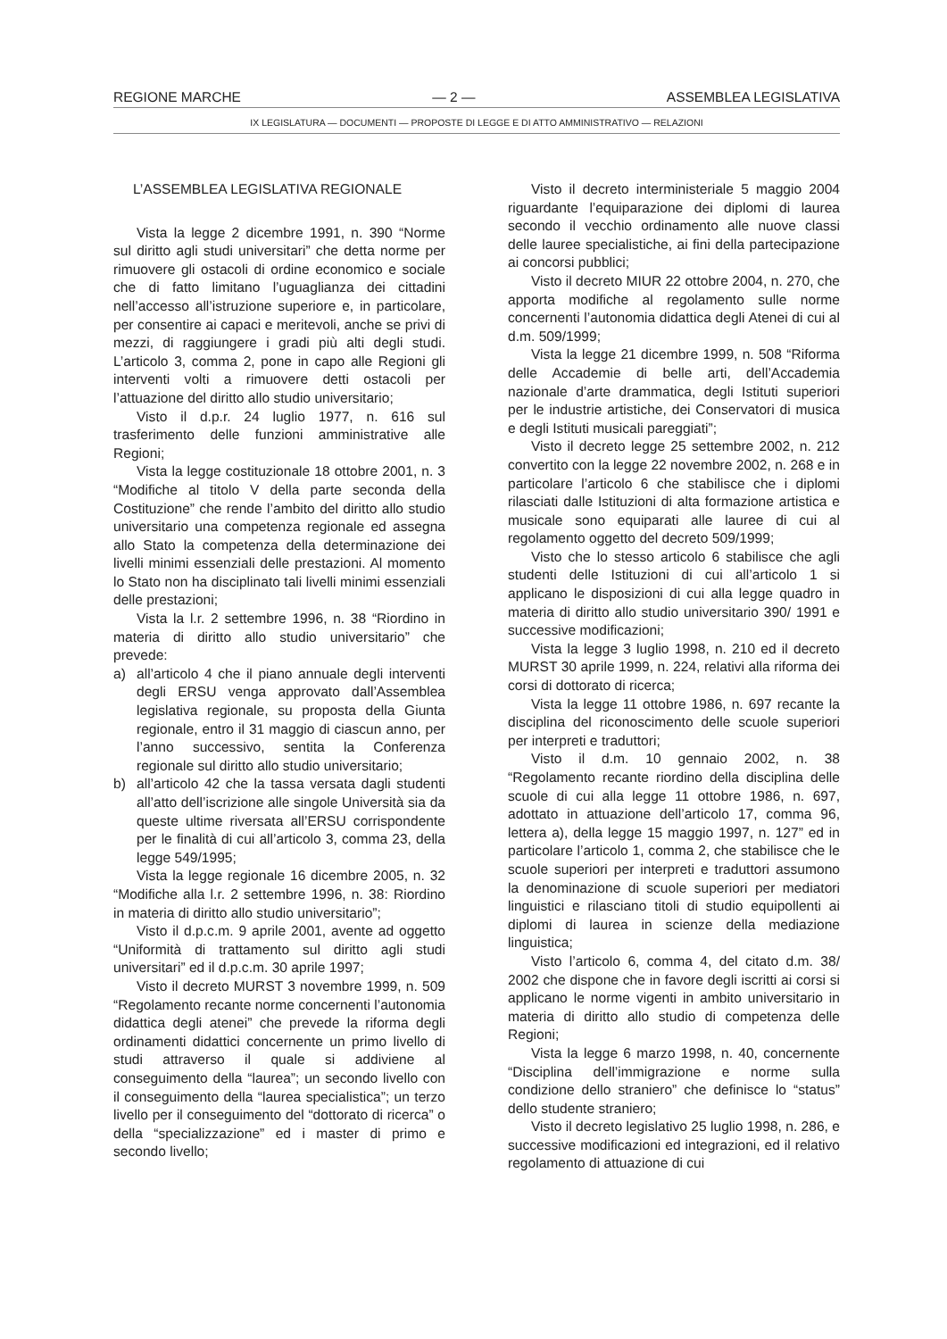REGIONE MARCHE — 2 — ASSEMBLEA LEGISLATIVA
IX LEGISLATURA — DOCUMENTI — PROPOSTE DI LEGGE E DI ATTO AMMINISTRATIVO — RELAZIONI
L’ASSEMBLEA LEGISLATIVA REGIONALE
Vista la legge 2 dicembre 1991, n. 390 “Norme sul diritto agli studi universitari” che detta norme per rimuovere gli ostacoli di ordine economico e sociale che di fatto limitano l’uguaglianza dei cittadini nell’accesso all’istruzione superiore e, in particolare, per consentire ai capaci e meritevoli, anche se privi di mezzi, di raggiungere i gradi più alti degli studi. L’articolo 3, comma 2, pone in capo alle Regioni gli interventi volti a rimuovere detti ostacoli per l’attuazione del diritto allo studio universitario;
Visto il d.p.r. 24 luglio 1977, n. 616 sul trasferimento delle funzioni amministrative alle Regioni;
Vista la legge costituzionale 18 ottobre 2001, n. 3 “Modifiche al titolo V della parte seconda della Costituzione” che rende l’ambito del diritto allo studio universitario una competenza regionale ed assegna allo Stato la competenza della determinazione dei livelli minimi essenziali delle prestazioni. Al momento lo Stato non ha disciplinato tali livelli minimi essenziali delle prestazioni;
Vista la l.r. 2 settembre 1996, n. 38 “Riordino in materia di diritto allo studio universitario” che prevede:
a) all’articolo 4 che il piano annuale degli interventi degli ERSU venga approvato dall’Assemblea legislativa regionale, su proposta della Giunta regionale, entro il 31 maggio di ciascun anno, per l’anno successivo, sentita la Conferenza regionale sul diritto allo studio universitario;
b) all’articolo 42 che la tassa versata dagli studenti all’atto dell’iscrizione alle singole Università sia da queste ultime riversata all’ERSU corrispondente per le finalità di cui all’articolo 3, comma 23, della legge 549/1995;
Vista la legge regionale 16 dicembre 2005, n. 32 “Modifiche alla l.r. 2 settembre 1996, n. 38: Riordino in materia di diritto allo studio universitario”;
Visto il d.p.c.m. 9 aprile 2001, avente ad oggetto “Uniformità di trattamento sul diritto agli studi universitari” ed il d.p.c.m. 30 aprile 1997;
Visto il decreto MURST 3 novembre 1999, n. 509 “Regolamento recante norme concernenti l’autonomia didattica degli atenei” che prevede la riforma degli ordinamenti didattici concernente un primo livello di studi attraverso il quale si addiviene al conseguimento della “laurea”; un secondo livello con il conseguimento della “laurea specialistica”; un terzo livello per il conseguimento del “dottorato di ricerca” o della “specializzazione” ed i master di primo e secondo livello;
Visto il decreto interministeriale 5 maggio 2004 riguardante l’equiparazione dei diplomi di laurea secondo il vecchio ordinamento alle nuove classi delle lauree specialistiche, ai fini della partecipazione ai concorsi pubblici;
Visto il decreto MIUR 22 ottobre 2004, n. 270, che apporta modifiche al regolamento sulle norme concernenti l’autonomia didattica degli Atenei di cui al d.m. 509/1999;
Vista la legge 21 dicembre 1999, n. 508 “Riforma delle Accademie di belle arti, dell’Accademia nazionale d’arte drammatica, degli Istituti superiori per le industrie artistiche, dei Conservatori di musica e degli Istituti musicali pareggiati”;
Visto il decreto legge 25 settembre 2002, n. 212 convertito con la legge 22 novembre 2002, n. 268 e in particolare l’articolo 6 che stabilisce che i diplomi rilasciati dalle Istituzioni di alta formazione artistica e musicale sono equiparati alle lauree di cui al regolamento oggetto del decreto 509/1999;
Visto che lo stesso articolo 6 stabilisce che agli studenti delle Istituzioni di cui all’articolo 1 si applicano le disposizioni di cui alla legge quadro in materia di diritto allo studio universitario 390/ 1991 e successive modificazioni;
Vista la legge 3 luglio 1998, n. 210 ed il decreto MURST 30 aprile 1999, n. 224, relativi alla riforma dei corsi di dottorato di ricerca;
Vista la legge 11 ottobre 1986, n. 697 recante la disciplina del riconoscimento delle scuole superiori per interpreti e traduttori;
Visto il d.m. 10 gennaio 2002, n. 38 “Regolamento recante riordino della disciplina delle scuole di cui alla legge 11 ottobre 1986, n. 697, adottato in attuazione dell’articolo 17, comma 96, lettera a), della legge 15 maggio 1997, n. 127” ed in particolare l’articolo 1, comma 2, che stabilisce che le scuole superiori per interpreti e traduttori assumono la denominazione di scuole superiori per mediatori linguistici e rilasciano titoli di studio equipollenti ai diplomi di laurea in scienze della mediazione linguistica;
Visto l’articolo 6, comma 4, del citato d.m. 38/ 2002 che dispone che in favore degli iscritti ai corsi si applicano le norme vigenti in ambito universitario in materia di diritto allo studio di competenza delle Regioni;
Vista la legge 6 marzo 1998, n. 40, concernente “Disciplina dell’immigrazione e norme sulla condizione dello straniero” che definisce lo “status” dello studente straniero;
Visto il decreto legislativo 25 luglio 1998, n. 286, e successive modificazioni ed integrazioni, ed il relativo regolamento di attuazione di cui